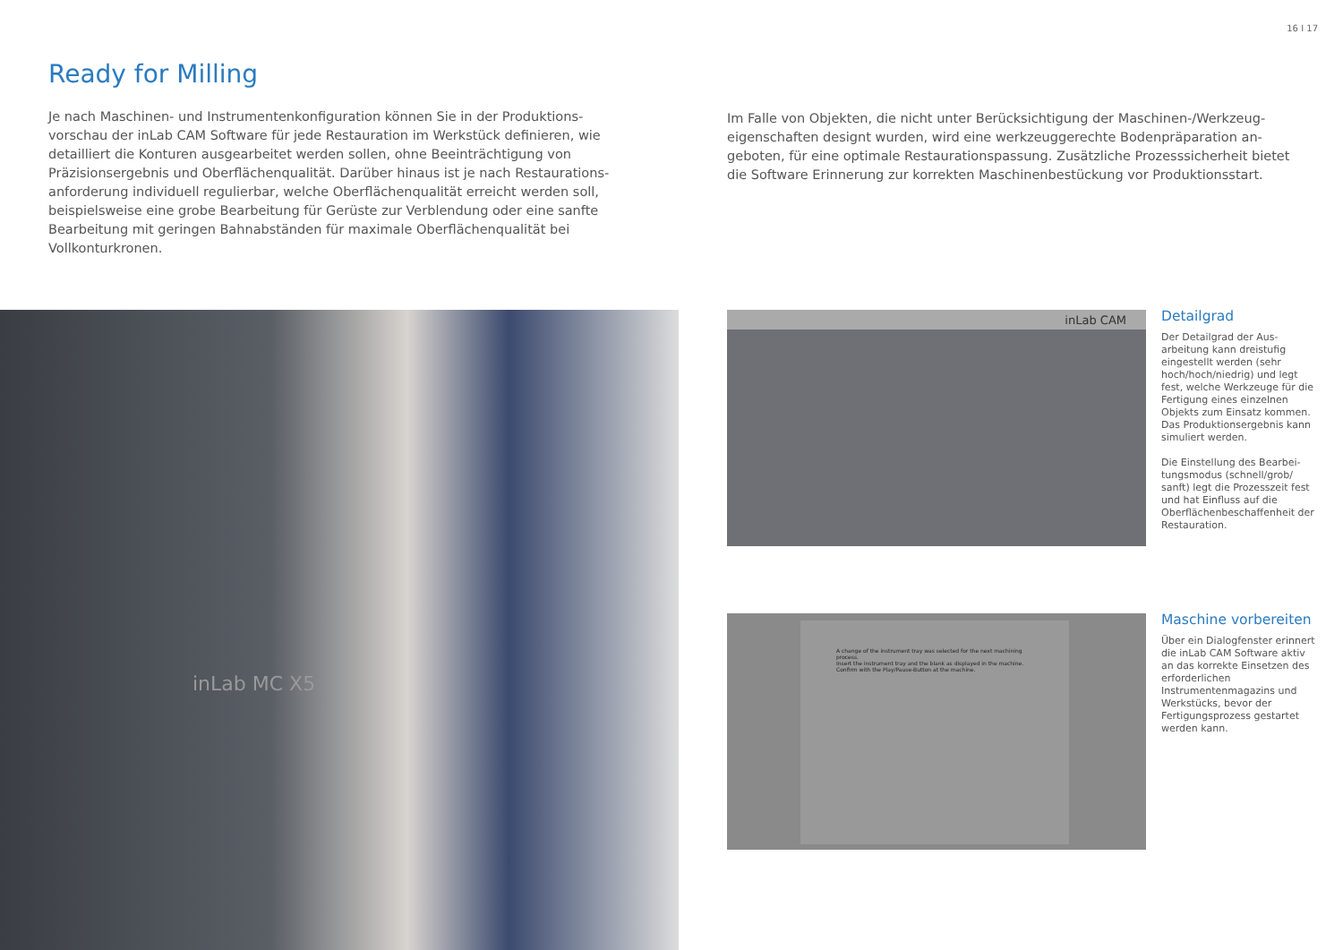16 I 17
Ready for Milling
Je nach Maschinen- und Instrumentenkonfiguration können Sie in der Produktions­vorschau der inLab CAM Software für jede Restauration im Werkstück definieren, wie detailliert die Konturen ausgearbeitet werden sollen, ohne Beeinträchtigung von Präzisionsergebnis und Oberflächenqualität. Darüber hinaus ist je nach Restaurations­anforderung individuell regulierbar, welche Oberflächenqualität erreicht werden soll, beispielsweise eine grobe Bearbeitung für Gerüste zur Verblendung oder eine sanfte Bearbeitung mit geringen Bahnabständen für maximale Oberflächenqualität bei Vollkonturkronen.
Im Falle von Objekten, die nicht unter Berücksichtigung der Maschinen-/Werkzeug­eigenschaften designt wurden, wird eine werkzeuggerechte Bodenpräparation an­geboten, für eine optimale Restaurationspassung. Zusätzliche Prozesssicherheit bietet die Software Erinnerung zur korrekten Maschinenbestückung vor Produktionsstart.
inLab MC X5 inLab CAM
Detailgrad
Der Detailgrad der Aus­arbeitung kann dreistufig eingestellt werden (sehr hoch/hoch/niedrig) und legt fest, welche Werkzeuge für die Fertigung eines einzel­nen Objekts zum Einsatz kommen. Das Produktions­ergebnis kann simuliert werden.
Die Einstellung des Bearbei­tungsmodus (schnell/grob/ sanft) legt die Prozesszeit fest und hat Einfluss auf die Oberflächenbeschaffenheit der Restauration.
A change of the instrument tray was selected for the next machining process.
Insert the instrument tray and the blank as displayed in the machine.
Confirm with the Play/Pause-Button at the machine.
Maschine vorbereiten
Über ein Dialogfenster erinnert die inLab CAM Soft­ware aktiv an das korrekte Einsetzen des erforderlichen Instrumentenmagazins und Werkstücks, bevor der Fertigungsprozess gestartet werden kann.